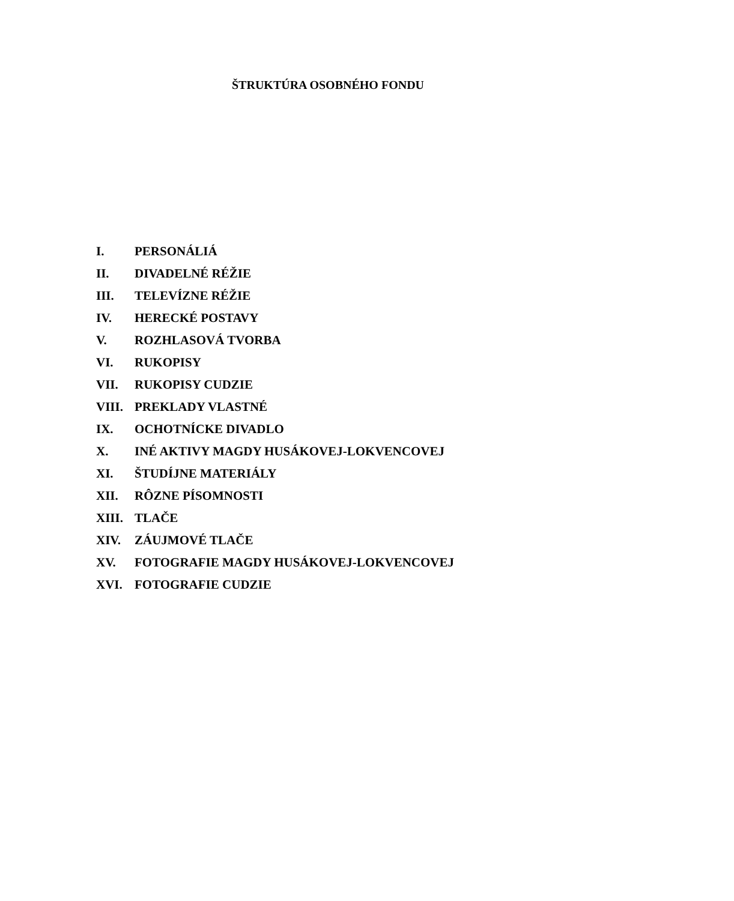ŠTRUKTÚRA OSOBNÉHO FONDU
I. PERSONÁLIÁ
II. DIVADELNÉ RÉŽIE
III. TELEVÍZNE RÉŽIE
IV. HERECKÉ POSTAVY
V. ROZHLASOVÁ TVORBA
VI. RUKOPISY
VII. RUKOPISY CUDZIE
VIII. PREKLADY VLASTNÉ
IX. OCHOTNÍCKE DIVADLO
X. INÉ AKTIVY MAGDY HUSÁKOVEJ-LOKVENCOVEJ
XI. ŠTUDÍJNE MATERIÁLY
XII. RÔZNE PÍSOMNOSTI
XIII. TLAČE
XIV. ZÁUJMOVÉ TLAČE
XV. FOTOGRAFIE MAGDY HUSÁKOVEJ-LOKVENCOVEJ
XVI. FOTOGRAFIE CUDZIE